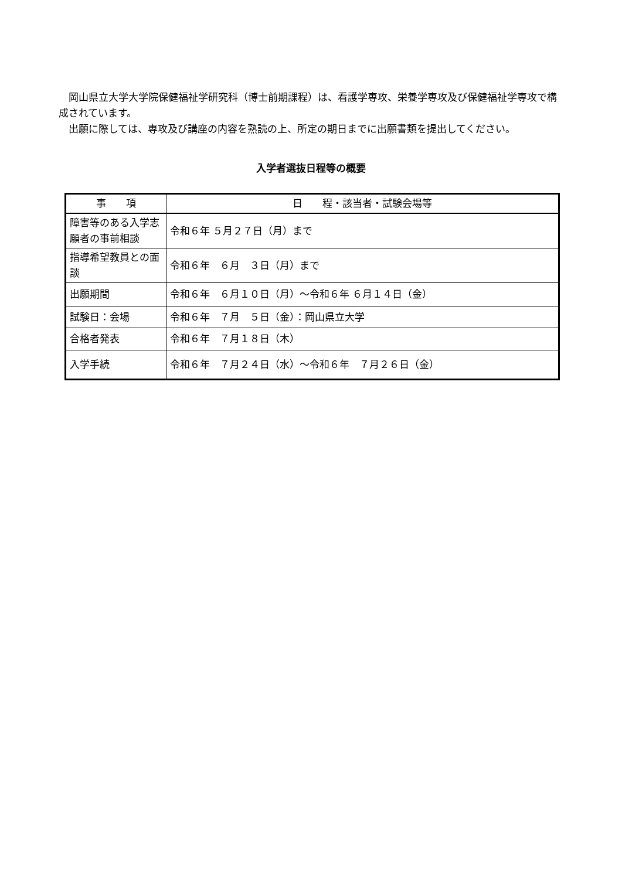岡山県立大学大学院保健福祉学研究科（博士前期課程）は、看護学専攻、栄養学専攻及び保健福祉学専攻で構成されています。
出願に際しては、専攻及び講座の内容を熟読の上、所定の期日までに出願書類を提出してください。
入学者選抜日程等の概要
| 事 項 | 日 程・該当者・試験会場等 |
| --- | --- |
| 障害等のある入学志願者の事前相談 | 令和６年 ５月２７日（月）まで |
| 指導希望教員との面談 | 令和６年 ６月 ３日（月）まで |
| 出願期間 | 令和６年 ６月１０日（月）～令和６年 ６月１４日（金） |
| 試験日：会場 | 令和６年 ７月 ５日（金）：岡山県立大学 |
| 合格者発表 | 令和６年 ７月１８日（木） |
| 入学手続 | 令和６年 ７月２４日（水）～令和６年 ７月２６日（金） |